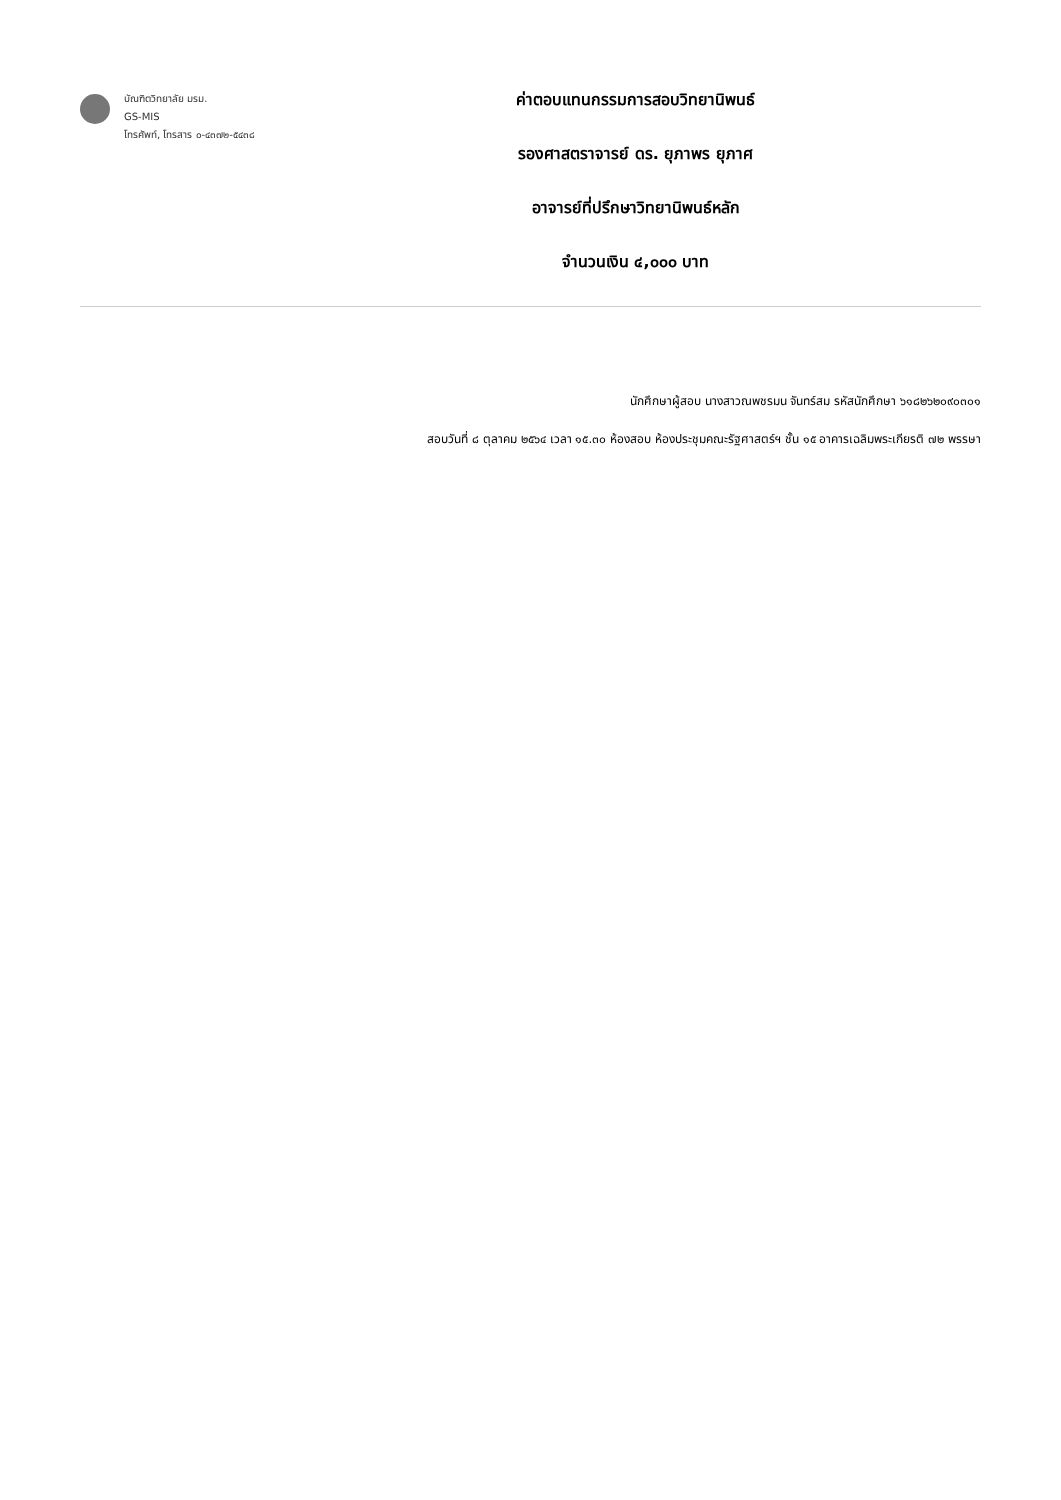บัณฑิตวิทยาลัย มรม.
GS-MIS
โทรศัพท์, โทรสาร ๐-๔๓๗๒-๕๔๓๘
ค่าตอบแทนกรรมการสอบวิทยานิพนธ์
รองศาสตราจารย์ ดร. ยุภาพร ยุภาศ
อาจารย์ที่ปรึกษาวิทยานิพนธ์หลัก
จำนวนเงิน ๔,๐๐๐ บาท
นักศึกษาผู้สอบ นางสาวณพชรมน จันทร์สม รหัสนักศึกษา ๖๑๘๒๖๒๐๙๐๓๐๑
สอบวันที่ ๘ ตุลาคม ๒๕๖๔ เวลา ๑๕.๓๐ ห้องสอบ ห้องประชุมคณะรัฐศาสตร์ฯ ชั้น ๑๕ อาคารเฉลิมพระเกียรติ ๗๒ พรรษา